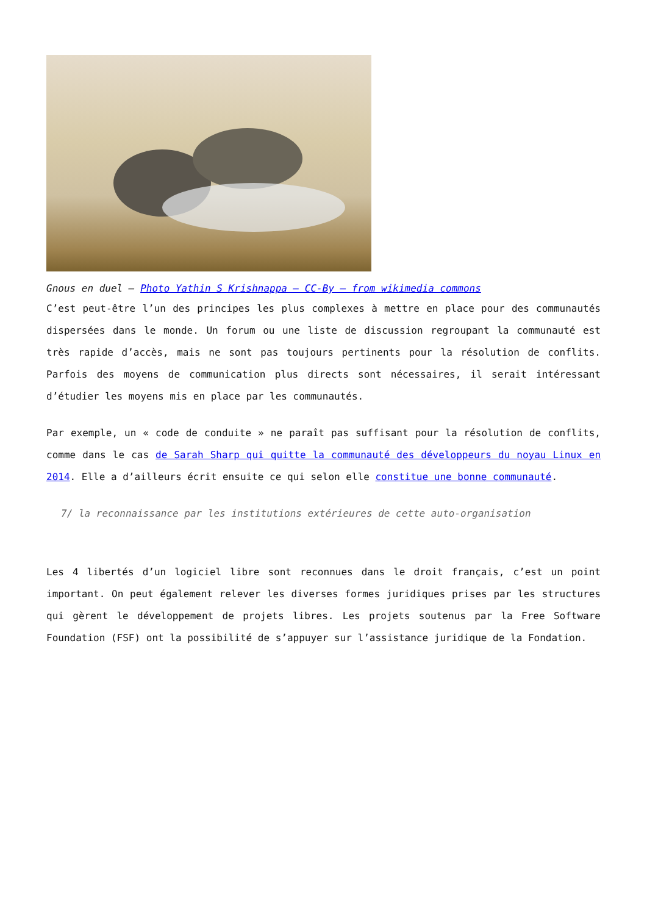Gnous en duel – Photo Yathin S Krishnappa – CC-By – from wikimedia commons
C’est peut-être l’un des principes les plus complexes à mettre en place pour des communautés dispersées dans le monde. Un forum ou une liste de discussion regroupant la communauté est très rapide d’accès, mais ne sont pas toujours pertinents pour la résolution de conflits. Parfois des moyens de communication plus directs sont nécessaires, il serait intéressant d’étudier les moyens mis en place par les communautés.
Par exemple, un « code de conduite » ne paraît pas suffisant pour la résolution de conflits, comme dans le cas de Sarah Sharp qui quitte la communauté des développeurs du noyau Linux en 2014. Elle a d’ailleurs écrit ensuite ce qui selon elle constitue une bonne communauté.
7/ la reconnaissance par les institutions extérieures de cette auto-organisation
Les 4 libertés d’un logiciel libre sont reconnues dans le droit français, c’est un point important. On peut également relever les diverses formes juridiques prises par les structures qui gèrent le développement de projets libres. Les projets soutenus par la Free Software Foundation (FSF) ont la possibilité de s’appuyer sur l’assistance juridique de la Fondation.